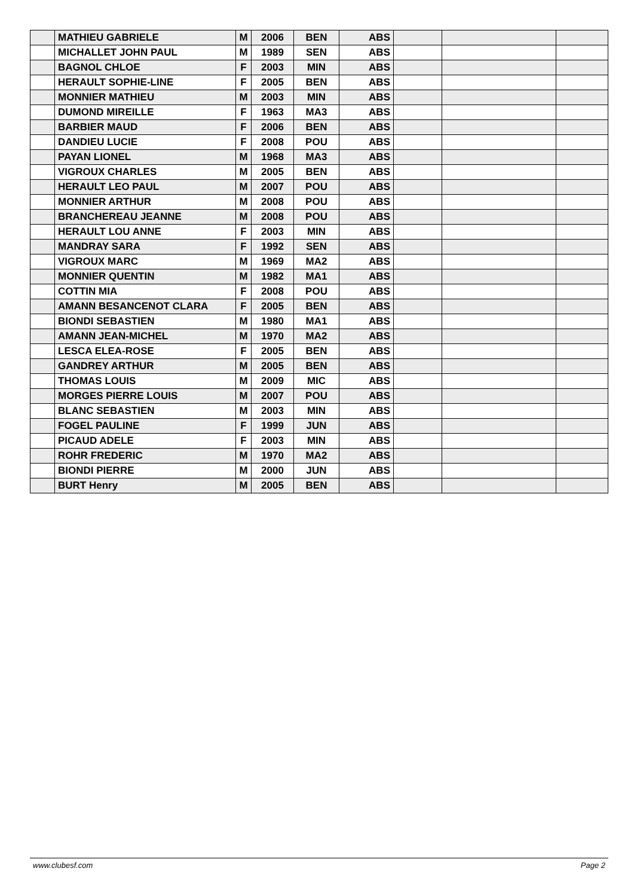| | MATHIEU GABRIELE | M | 2006 | BEN | ABS | | | |
| | MICHALLET JOHN PAUL | M | 1989 | SEN | ABS | | | |
| | BAGNOL CHLOE | F | 2003 | MIN | ABS | | | |
| | HERAULT SOPHIE-LINE | F | 2005 | BEN | ABS | | | |
| | MONNIER MATHIEU | M | 2003 | MIN | ABS | | | |
| | DUMOND MIREILLE | F | 1963 | MA3 | ABS | | | |
| | BARBIER MAUD | F | 2006 | BEN | ABS | | | |
| | DANDIEU LUCIE | F | 2008 | POU | ABS | | | |
| | PAYAN LIONEL | M | 1968 | MA3 | ABS | | | |
| | VIGROUX CHARLES | M | 2005 | BEN | ABS | | | |
| | HERAULT LEO PAUL | M | 2007 | POU | ABS | | | |
| | MONNIER ARTHUR | M | 2008 | POU | ABS | | | |
| | BRANCHEREAU JEANNE | M | 2008 | POU | ABS | | | |
| | HERAULT LOU ANNE | F | 2003 | MIN | ABS | | | |
| | MANDRAY SARA | F | 1992 | SEN | ABS | | | |
| | VIGROUX MARC | M | 1969 | MA2 | ABS | | | |
| | MONNIER QUENTIN | M | 1982 | MA1 | ABS | | | |
| | COTTIN MIA | F | 2008 | POU | ABS | | | |
| | AMANN BESANCENOT CLARA | F | 2005 | BEN | ABS | | | |
| | BIONDI SEBASTIEN | M | 1980 | MA1 | ABS | | | |
| | AMANN JEAN-MICHEL | M | 1970 | MA2 | ABS | | | |
| | LESCA ELEA-ROSE | F | 2005 | BEN | ABS | | | |
| | GANDREY ARTHUR | M | 2005 | BEN | ABS | | | |
| | THOMAS LOUIS | M | 2009 | MIC | ABS | | | |
| | MORGES PIERRE LOUIS | M | 2007 | POU | ABS | | | |
| | BLANC SEBASTIEN | M | 2003 | MIN | ABS | | | |
| | FOGEL PAULINE | F | 1999 | JUN | ABS | | | |
| | PICAUD ADELE | F | 2003 | MIN | ABS | | | |
| | ROHR FREDERIC | M | 1970 | MA2 | ABS | | | |
| | BIONDI PIERRE | M | 2000 | JUN | ABS | | | |
| | BURT Henry | M | 2005 | BEN | ABS | | | |
www.clubesf.com Page 2